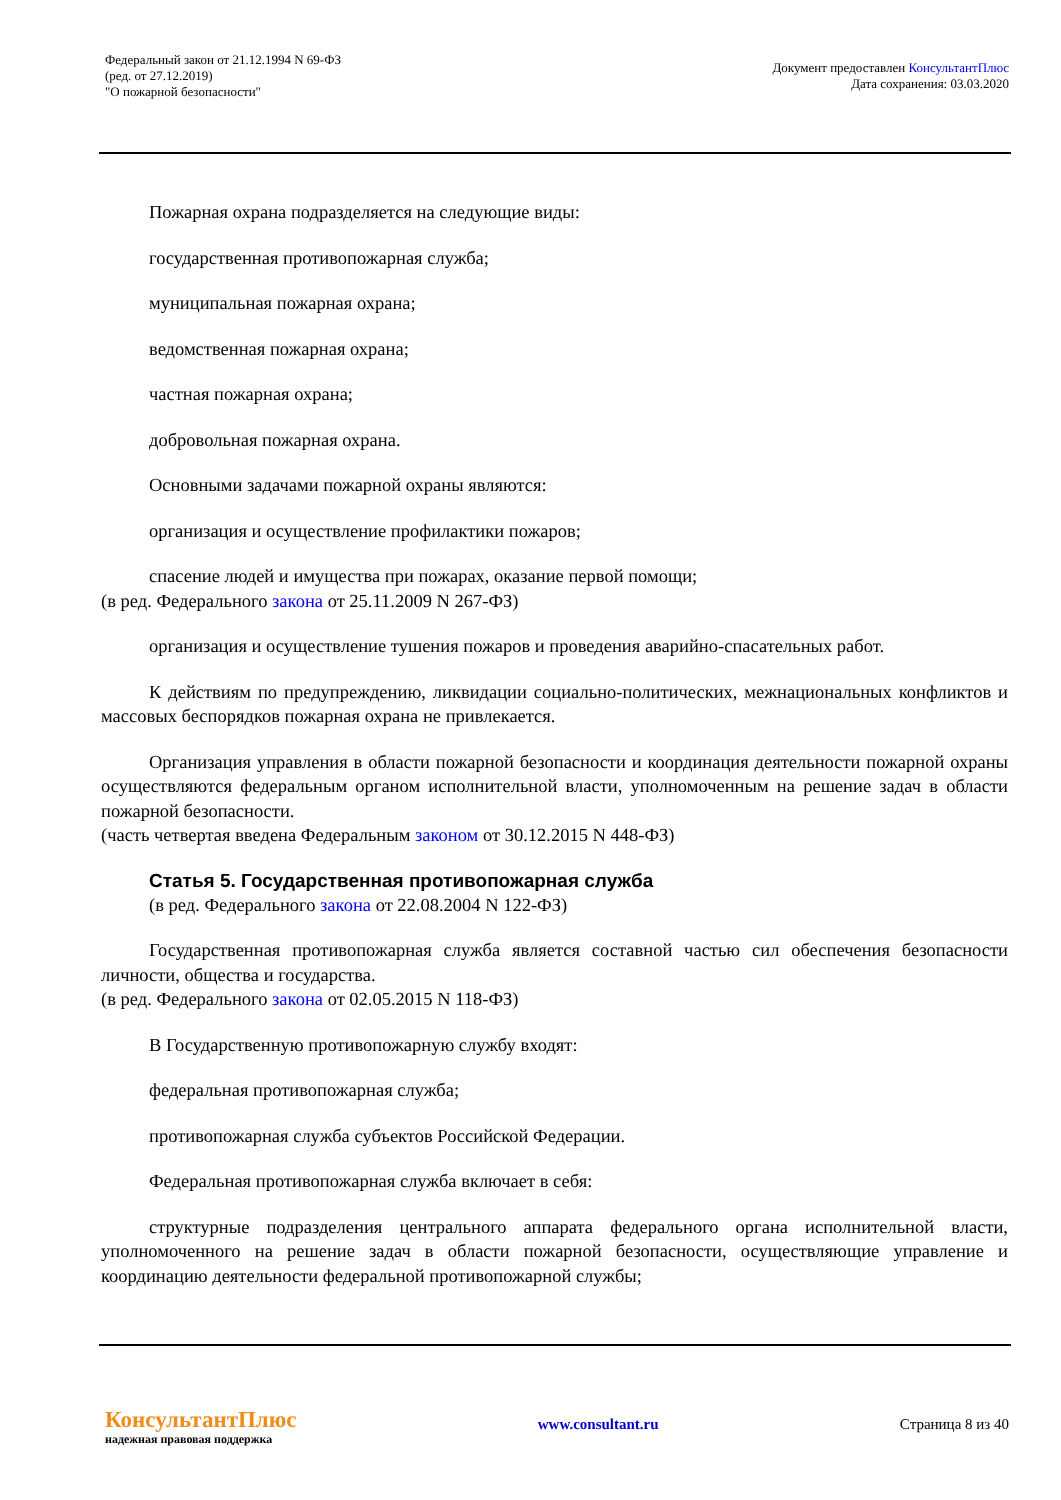Федеральный закон от 21.12.1994 N 69-ФЗ
(ред. от 27.12.2019)
"О пожарной безопасности"
Документ предоставлен КонсультантПлюс
Дата сохранения: 03.03.2020
Пожарная охрана подразделяется на следующие виды:
государственная противопожарная служба;
муниципальная пожарная охрана;
ведомственная пожарная охрана;
частная пожарная охрана;
добровольная пожарная охрана.
Основными задачами пожарной охраны являются:
организация и осуществление профилактики пожаров;
спасение людей и имущества при пожарах, оказание первой помощи;
(в ред. Федерального закона от 25.11.2009 N 267-ФЗ)
организация и осуществление тушения пожаров и проведения аварийно-спасательных работ.
К действиям по предупреждению, ликвидации социально-политических, межнациональных конфликтов и массовых беспорядков пожарная охрана не привлекается.
Организация управления в области пожарной безопасности и координация деятельности пожарной охраны осуществляются федеральным органом исполнительной власти, уполномоченным на решение задач в области пожарной безопасности.
(часть четвертая введена Федеральным законом от 30.12.2015 N 448-ФЗ)
Статья 5. Государственная противопожарная служба
(в ред. Федерального закона от 22.08.2004 N 122-ФЗ)
Государственная противопожарная служба является составной частью сил обеспечения безопасности личности, общества и государства.
(в ред. Федерального закона от 02.05.2015 N 118-ФЗ)
В Государственную противопожарную службу входят:
федеральная противопожарная служба;
противопожарная служба субъектов Российской Федерации.
Федеральная противопожарная служба включает в себя:
структурные подразделения центрального аппарата федерального органа исполнительной власти, уполномоченного на решение задач в области пожарной безопасности, осуществляющие управление и координацию деятельности федеральной противопожарной службы;
КонсультантПлюс
надежная правовая поддержка
www.consultant.ru Страница 8 из 40